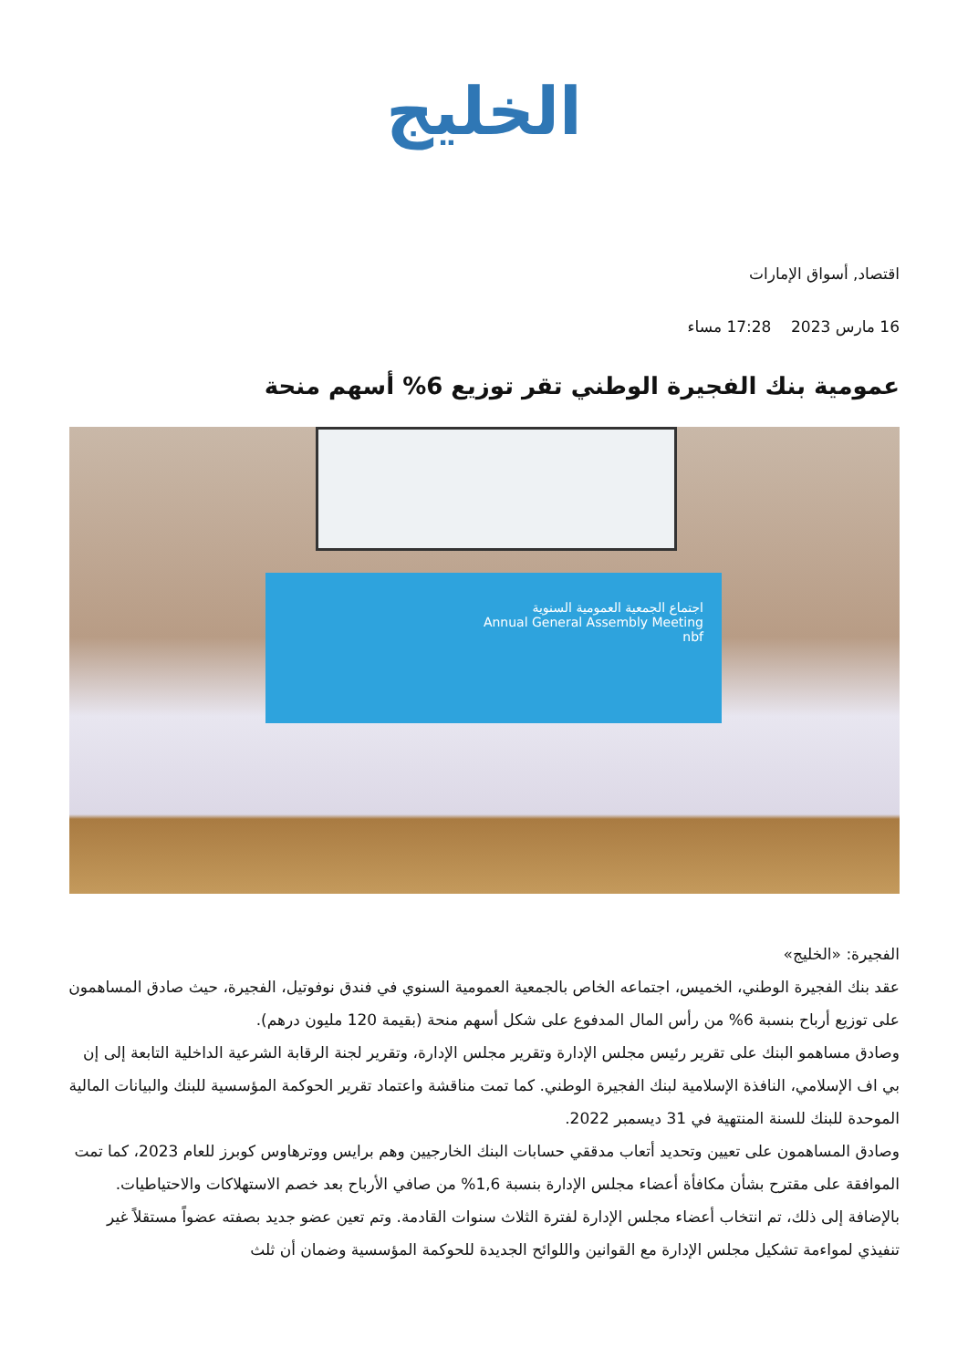الخليج
اقتصاد, أسواق الإمارات
16 مارس 2023 17:28 مساء
عمومية بنك الفجيرة الوطني تقر توزيع 6% أسهم منحة
اجتماع الجمعية العمومية السنوية
Annual General Assembly Meeting
nbf
الفجيرة: «الخليج»
عقد بنك الفجيرة الوطني، الخميس، اجتماعه الخاص بالجمعية العمومية السنوي في فندق نوفوتيل، الفجيرة، حيث صادق المساهمون على توزيع أرباح بنسبة 6% من رأس المال المدفوع على شكل أسهم منحة (بقيمة 120 مليون درهم).
وصادق مساهمو البنك على تقرير رئيس مجلس الإدارة وتقرير مجلس الإدارة، وتقرير لجنة الرقابة الشرعية الداخلية التابعة إلى إن بي اف الإسلامي، النافذة الإسلامية لبنك الفجيرة الوطني. كما تمت مناقشة واعتماد تقرير الحوكمة المؤسسية للبنك والبيانات المالية الموحدة للبنك للسنة المنتهية في 31 ديسمبر 2022.
وصادق المساهمون على تعيين وتحديد أتعاب مدققي حسابات البنك الخارجيين وهم برايس ووترهاوس كوبرز للعام 2023، كما تمت الموافقة على مقترح بشأن مكافأة أعضاء مجلس الإدارة بنسبة 1,6% من صافي الأرباح بعد خصم الاستهلاكات والاحتياطيات.
بالإضافة إلى ذلك، تم انتخاب أعضاء مجلس الإدارة لفترة الثلاث سنوات القادمة. وتم تعين عضو جديد بصفته عضواً مستقلاً غير تنفيذي لمواءمة تشكيل مجلس الإدارة مع القوانين واللوائح الجديدة للحوكمة المؤسسية وضمان أن ثلث